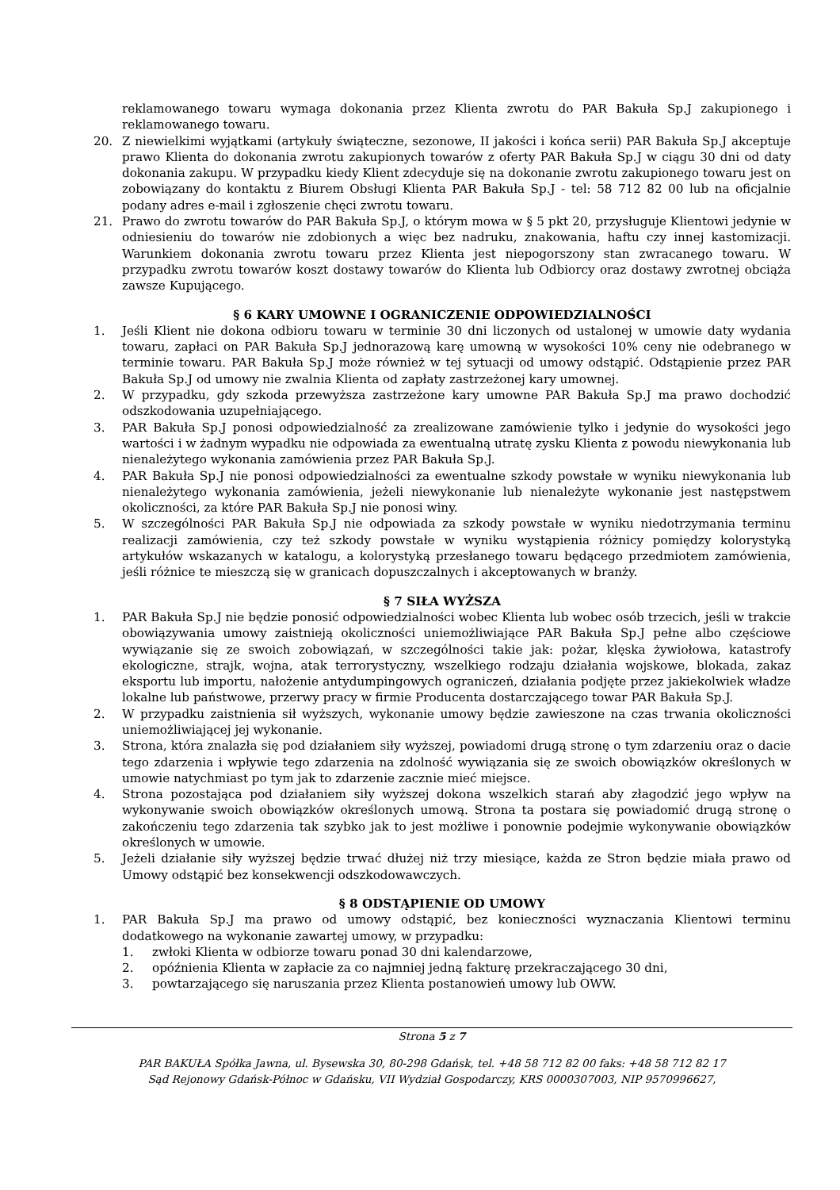reklamowanego towaru wymaga dokonania przez Klienta zwrotu do PAR Bakuła Sp.J zakupionego i reklamowanego towaru.
20. Z niewielkimi wyjątkami (artykuły świąteczne, sezonowe, II jakości i końca serii) PAR Bakuła Sp.J akceptuje prawo Klienta do dokonania zwrotu zakupionych towarów z oferty PAR Bakuła Sp.J w ciągu 30 dni od daty dokonania zakupu. W przypadku kiedy Klient zdecyduje się na dokonanie zwrotu zakupionego towaru jest on zobowiązany do kontaktu z Biurem Obsługi Klienta PAR Bakuła Sp.J - tel: 58 712 82 00 lub na oficjalnie podany adres e-mail i zgłoszenie chęci zwrotu towaru.
21. Prawo do zwrotu towarów do PAR Bakuła Sp.J, o którym mowa w § 5 pkt 20, przysługuje Klientowi jedynie w odniesieniu do towarów nie zdobionych a więc bez nadruku, znakowania, haftu czy innej kastomizacji. Warunkiem dokonania zwrotu towaru przez Klienta jest niepogorszony stan zwracanego towaru. W przypadku zwrotu towarów koszt dostawy towarów do Klienta lub Odbiorcy oraz dostawy zwrotnej obciąża zawsze Kupującego.
§ 6 KARY UMOWNE I OGRANICZENIE ODPOWIEDZIALNOŚCI
1. Jeśli Klient nie dokona odbioru towaru w terminie 30 dni liczonych od ustalonej w umowie daty wydania towaru, zapłaci on PAR Bakuła Sp.J jednorazową karę umowną w wysokości 10% ceny nie odebranego w terminie towaru. PAR Bakuła Sp.J może również w tej sytuacji od umowy odstąpić. Odstąpienie przez PAR Bakuła Sp.J od umowy nie zwalnia Klienta od zapłaty zastrzeżonej kary umownej.
2. W przypadku, gdy szkoda przewyższa zastrzeżone kary umowne PAR Bakuła Sp.J ma prawo dochodzić odszkodowania uzupełniającego.
3. PAR Bakuła Sp.J ponosi odpowiedzialność za zrealizowane zamówienie tylko i jedynie do wysokości jego wartości i w żadnym wypadku nie odpowiada za ewentualną utratę zysku Klienta z powodu niewykonania lub nienależytego wykonania zamówienia przez PAR Bakuła Sp.J.
4. PAR Bakuła Sp.J nie ponosi odpowiedzialności za ewentualne szkody powstałe w wyniku niewykonania lub nienależytego wykonania zamówienia, jeżeli niewykonanie lub nienależyte wykonanie jest następstwem okoliczności, za które PAR Bakuła Sp.J nie ponosi winy.
5. W szczególności PAR Bakuła Sp.J nie odpowiada za szkody powstałe w wyniku niedotrzymania terminu realizacji zamówienia, czy też szkody powstałe w wyniku wystąpienia różnicy pomiędzy kolorystyką artykułów wskazanych w katalogu, a kolorystyką przesłanego towaru będącego przedmiotem zamówienia, jeśli różnice te mieszczą się w granicach dopuszczalnych i akceptowanych w branży.
§ 7 SIŁA WYŻSZA
1. PAR Bakuła Sp.J nie będzie ponosić odpowiedzialności wobec Klienta lub wobec osób trzecich, jeśli w trakcie obowiązywania umowy zaistnieją okoliczności uniemożliwiające PAR Bakuła Sp.J pełne albo częściowe wywiązanie się ze swoich zobowiązań, w szczególności takie jak: pożar, klęska żywiołowa, katastrofy ekologiczne, strajk, wojna, atak terrorystyczny, wszelkiego rodzaju działania wojskowe, blokada, zakaz eksportu lub importu, nałożenie antydumpingowych ograniczeń, działania podjęte przez jakiekolwiek władze lokalne lub państwowe, przerwy pracy w firmie Producenta dostarczającego towar PAR Bakuła Sp.J.
2. W przypadku zaistnienia sił wyższych, wykonanie umowy będzie zawieszone na czas trwania okoliczności uniemożliwiającej jej wykonanie.
3. Strona, która znalazła się pod działaniem siły wyższej, powiadomi drugą stronę o tym zdarzeniu oraz o dacie tego zdarzenia i wpływie tego zdarzenia na zdolność wywiązania się ze swoich obowiązków określonych w umowie natychmiast po tym jak to zdarzenie zacznie mieć miejsce.
4. Strona pozostająca pod działaniem siły wyższej dokona wszelkich starań aby złagodzić jego wpływ na wykonywanie swoich obowiązków określonych umową. Strona ta postara się powiadomić drugą stronę o zakończeniu tego zdarzenia tak szybko jak to jest możliwe i ponownie podejmie wykonywanie obowiązków określonych w umowie.
5. Jeżeli działanie siły wyższej będzie trwać dłużej niż trzy miesiące, każda ze Stron będzie miała prawo od Umowy odstąpić bez konsekwencji odszkodowawczych.
§ 8 ODSTĄPIENIE OD UMOWY
1. PAR Bakuła Sp.J ma prawo od umowy odstąpić, bez konieczności wyznaczania Klientowi terminu dodatkowego na wykonanie zawartej umowy, w przypadku:
1. zwłoki Klienta w odbiorze towaru ponad 30 dni kalendarzowe,
2. opóźnienia Klienta w zapłacie za co najmniej jedną fakturę przekraczającego 30 dni,
3. powtarzającego się naruszania przez Klienta postanowień umowy lub OWW.
Strona 5 z 7
PAR BAKUŁA Spółka Jawna, ul. Bysewska 30, 80-298 Gdańsk, tel. +48 58 712 82 00 faks: +48 58 712 82 17
Sąd Rejonowy Gdańsk-Północ w Gdańsku, VII Wydział Gospodarczy, KRS 0000307003, NIP 9570996627,